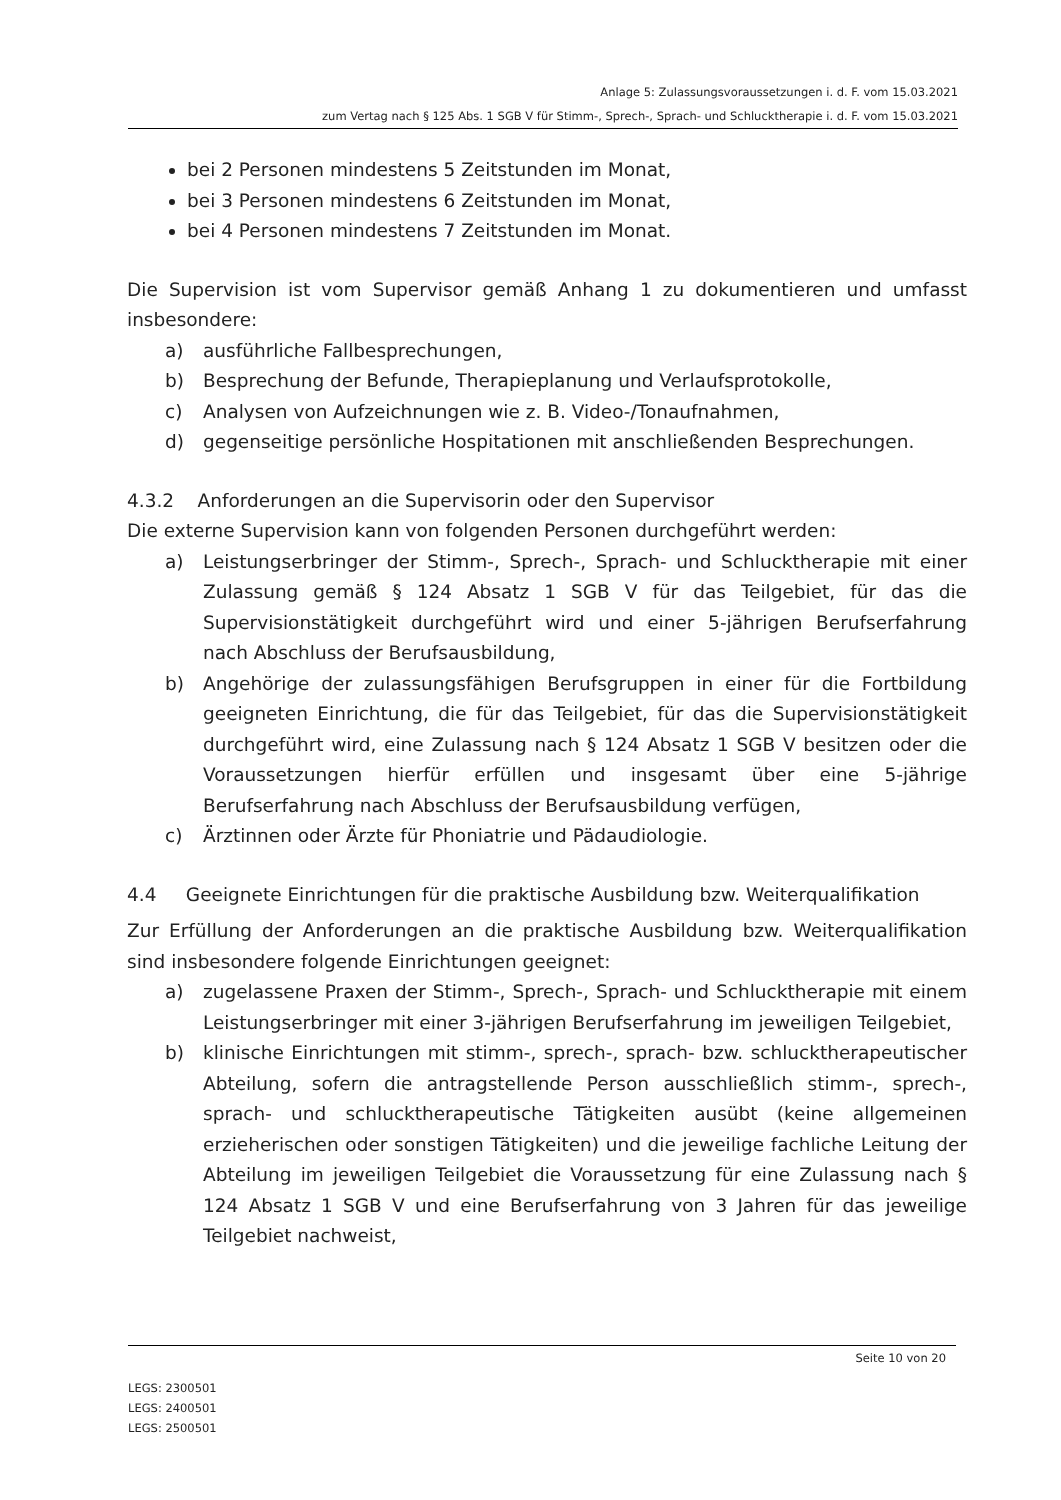Anlage 5: Zulassungsvoraussetzungen i. d. F. vom 15.03.2021
zum Vertag nach § 125 Abs. 1 SGB V für Stimm-, Sprech-, Sprach- und Schlucktherapie i. d. F. vom 15.03.2021
bei 2 Personen mindestens 5 Zeitstunden im Monat,
bei 3 Personen mindestens 6 Zeitstunden im Monat,
bei 4 Personen mindestens 7 Zeitstunden im Monat.
Die Supervision ist vom Supervisor gemäß Anhang 1 zu dokumentieren und umfasst insbesondere:
a) ausführliche Fallbesprechungen,
b) Besprechung der Befunde, Therapieplanung und Verlaufsprotokolle,
c) Analysen von Aufzeichnungen wie z. B. Video-/Tonaufnahmen,
d) gegenseitige persönliche Hospitationen mit anschließenden Besprechungen.
4.3.2 Anforderungen an die Supervisorin oder den Supervisor
Die externe Supervision kann von folgenden Personen durchgeführt werden:
a) Leistungserbringer der Stimm-, Sprech-, Sprach- und Schlucktherapie mit einer Zulassung gemäß § 124 Absatz 1 SGB V für das Teilgebiet, für das die Supervisionstätigkeit durchgeführt wird und einer 5-jährigen Berufserfahrung nach Abschluss der Berufsausbildung,
b) Angehörige der zulassungsfähigen Berufsgruppen in einer für die Fortbildung geeigneten Einrichtung, die für das Teilgebiet, für das die Supervisionstätigkeit durchgeführt wird, eine Zulassung nach § 124 Absatz 1 SGB V besitzen oder die Voraussetzungen hierfür erfüllen und insgesamt über eine 5-jährige Berufserfahrung nach Abschluss der Berufsausbildung verfügen,
c) Ärztinnen oder Ärzte für Phoniatrie und Pädaudiologie.
4.4 Geeignete Einrichtungen für die praktische Ausbildung bzw. Weiterqualifikation
Zur Erfüllung der Anforderungen an die praktische Ausbildung bzw. Weiterqualifikation sind insbesondere folgende Einrichtungen geeignet:
a) zugelassene Praxen der Stimm-, Sprech-, Sprach- und Schlucktherapie mit einem Leistungserbringer mit einer 3-jährigen Berufserfahrung im jeweiligen Teilgebiet,
b) klinische Einrichtungen mit stimm-, sprech-, sprach- bzw. schlucktherapeutischer Abteilung, sofern die antragstellende Person ausschließlich stimm-, sprech-, sprach- und schlucktherapeutische Tätigkeiten ausübt (keine allgemeinen erzieherischen oder sonstigen Tätigkeiten) und die jeweilige fachliche Leitung der Abteilung im jeweiligen Teilgebiet die Voraussetzung für eine Zulassung nach § 124 Absatz 1 SGB V und eine Berufserfahrung von 3 Jahren für das jeweilige Teilgebiet nachweist,
Seite 10 von 20
LEGS: 2300501
LEGS: 2400501
LEGS: 2500501